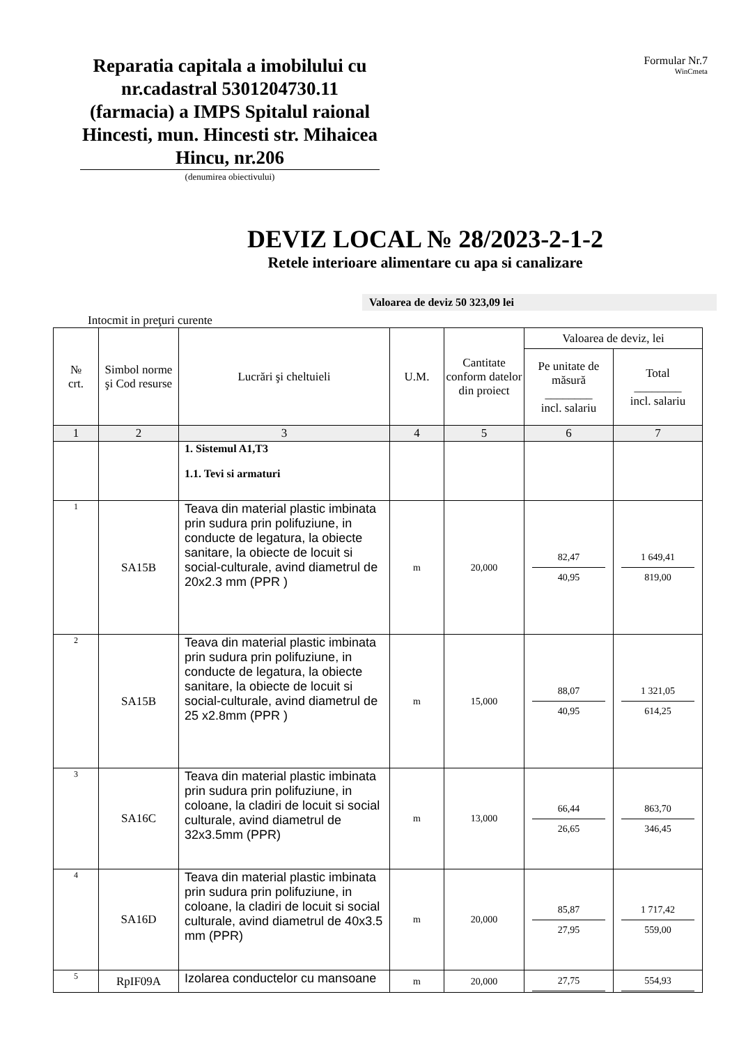Reparatia capitala a imobilului cu nr.cadastral 5301204730.11 (farmacia) a IMPS Spitalul raional Hincesti, mun. Hincesti str. Mihaicea Hincu, nr.206
(denumirea obiectivului)
Formular Nr.7
WinCmeta
DEVIZ LOCAL № 28/2023-2-1-2
Retele interioare alimentare cu apa si canalizare
Valoarea de deviz 50 323,09 lei
Intocmit in preţuri curente
| № crt. | Simbol norme şi Cod resurse | Lucrări şi cheltuieli | U.M. | Cantitate conform datelor din proiect | Valoarea de deviz, lei | |
| --- | --- | --- | --- | --- | --- | --- |
| | | | | | Pe unitate de măsură ________ incl. salariu | Total ________ incl. salariu |
| 1 | 2 | 3 | 4 | 5 | 6 | 7 |
| | | 1. Sistemul A1,T3 1.1. Tevi si armaturi | | | | |
| 1 | SA15B | Teava din material plastic imbinata prin sudura prin polifuziune, in conducte de legatura, la obiecte sanitare, la obiecte de locuit si social-culturale, avind diametrul de 20x2.3 mm (PPR ) | m | 20,000 | 82,47 40,95 | 1 649,41 819,00 |
| 2 | SA15B | Teava din material plastic imbinata prin sudura prin polifuziune, in conducte de legatura, la obiecte sanitare, la obiecte de locuit si social-culturale, avind diametrul de 25 x2.8mm (PPR ) | m | 15,000 | 88,07 40,95 | 1 321,05 614,25 |
| 3 | SA16C | Teava din material plastic imbinata prin sudura prin polifuziune, in coloane, la cladiri de locuit si social culturale, avind diametrul de 32x3.5mm (PPR) | m | 13,000 | 66,44 26,65 | 863,70 346,45 |
| 4 | SA16D | Teava din material plastic imbinata prin sudura prin polifuziune, in coloane, la cladiri de locuit si social culturale, avind diametrul de 40x3.5 mm (PPR) | m | 20,000 | 85,87 27,95 | 1 717,42 559,00 |
| 5 | RpIF09A | Izolarea conductelor cu mansoane | m | 20,000 | 27,75 | 554,93 |